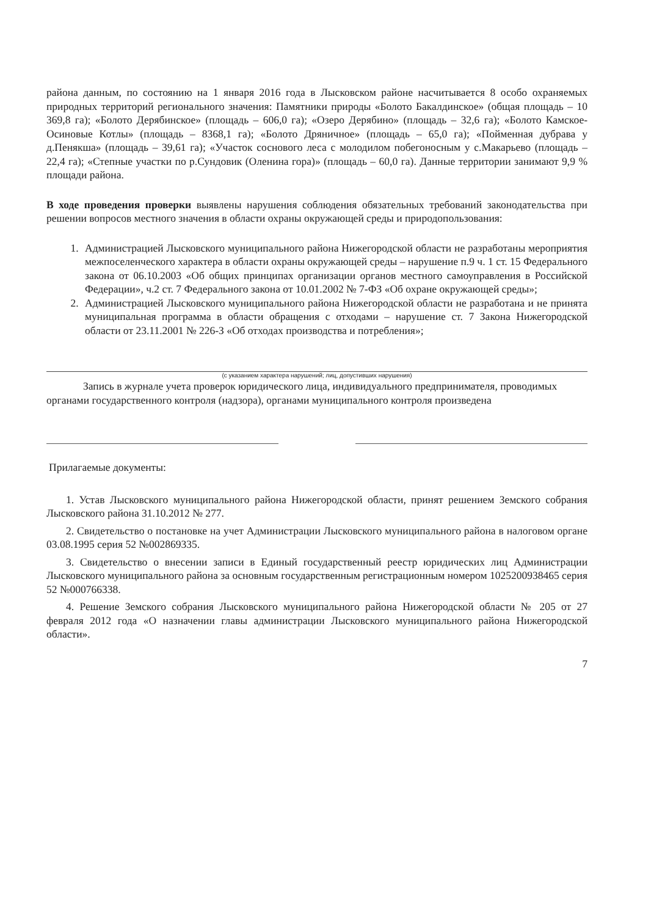района данным, по состоянию на 1 января 2016 года в Лысковском районе насчитывается 8 особо охраняемых природных территорий регионального значения: Памятники природы «Болото Бакалдинское» (общая площадь – 10 369,8 га); «Болото Дерябинское» (площадь – 606,0 га); «Озеро Дерябино» (площадь – 32,6 га); «Болото Камское-Осиновые Котлы» (площадь – 8368,1 га); «Болото Дряничное» (площадь – 65,0 га); «Пойменная дубрава у д.Пенякша» (площадь – 39,61 га); «Участок соснового леса с молодилом побегоносным у с.Макарьево (площадь – 22,4 га); «Степные участки по р.Сундовик (Оленина гора)» (площадь – 60,0 га). Данные территории занимают 9,9 % площади района.
В ходе проведения проверки выявлены нарушения соблюдения обязательных требований законодательства при решении вопросов местного значения в области охраны окружающей среды и природопользования:
1. Администрацией Лысковского муниципального района Нижегородской области не разработаны мероприятия межпоселенческого характера в области охраны окружающей среды – нарушение п.9 ч. 1 ст. 15 Федерального закона от 06.10.2003 «Об общих принципах организации органов местного самоуправления в Российской Федерации», ч.2 ст. 7 Федерального закона от 10.01.2002 № 7-ФЗ «Об охране окружающей среды»;
2. Администрацией Лысковского муниципального района Нижегородской области не разработана и не принята муниципальная программа в области обращения с отходами – нарушение ст. 7 Закона Нижегородской области от 23.11.2001 № 226-З «Об отходах производства и потребления»;
(с указанием характера нарушений; лиц, допустивших нарушения)
Запись в журнале учета проверок юридического лица, индивидуального предпринимателя, проводимых органами государственного контроля (надзора), органами муниципального контроля произведена
Прилагаемые документы:
1. Устав Лысковского муниципального района Нижегородской области, принят решением Земского собрания Лысковского района 31.10.2012 № 277.
2. Свидетельство о постановке на учет Администрации Лысковского муниципального района в налоговом органе 03.08.1995 серия 52 №002869335.
3. Свидетельство о внесении записи в Единый государственный реестр юридических лиц Администрации Лысковского муниципального района за основным государственным регистрационным номером 1025200938465 серия 52 №000766338.
4. Решение Земского собрания Лысковского муниципального района Нижегородской области № 205 от 27 февраля 2012 года «О назначении главы администрации Лысковского муниципального района Нижегородской области».
7